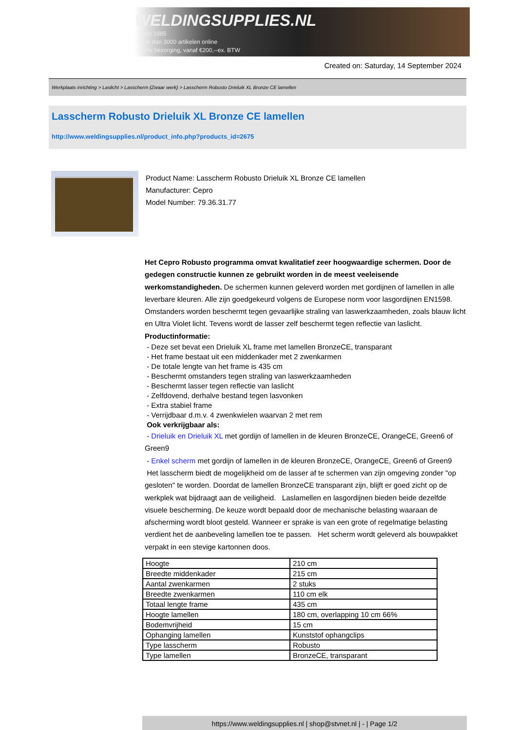WELDINGSUPPLIES.NL
- Sinds 1985
- Méér dan 3000 artikelen online
- Gratis bezorging, vanaf €200,--ex. BTW
Created on: Saturday, 14 September 2024
Werkplaats inrichting > Laslicht > Lasscherm (Zwaar werk) > Lasscherm Robusto Drieluik XL Bronze CE lamellen
Lasscherm Robusto Drieluik XL Bronze CE lamellen
http://www.weldingsupplies.nl/product_info.php?products_id=2675
Product Name: Lasscherm Robusto Drieluik XL Bronze CE lamellen
Manufacturer: Cepro
Model Number: 79.36.31.77
Het Cepro Robusto programma omvat kwalitatief zeer hoogwaardige schermen. Door de gedegen constructie kunnen ze gebruikt worden in de meest veeleisende werkomstandigheden. De schermen kunnen geleverd worden met gordijnen of lamellen in alle leverbare kleuren. Alle zijn goedgekeurd volgens de Europese norm voor lasgordijnen EN1598. Omstanders worden beschermt tegen gevaarlijke straling van laswerkzaamheden, zoals blauw licht en Ultra Violet licht. Tevens wordt de lasser zelf beschermt tegen reflectie van laslicht. Productinformatie:
- Deze set bevat een Drieluik XL frame met lamellen BronzeCE, transparant
- Het frame bestaat uit een middenkader met 2 zwenkarmen
- De totale lengte van het frame is 435 cm
- Beschermt omstanders tegen straling van laswerkzaamheden
- Beschermt lasser tegen reflectie van laslicht
- Zelfdovend, derhalve bestand tegen lasvonken
- Extra stabiel frame
- Verrijdbaar d.m.v. 4 zwenkwielen waarvan 2 met rem
Ook verkrijgbaar als:
- Drieluik en Drieluik XL met gordijn of lamellen in de kleuren BronzeCE, OrangeCE, Green6 of Green9
- Enkel scherm met gordijn of lamellen in de kleuren BronzeCE, OrangeCE, Green6 of Green9
Het lasscherm biedt de mogelijkheid om de lasser af te schermen van zijn omgeving zonder "op gesloten" te worden. Doordat de lamellen BronzeCE transparant zijn, blijft er goed zicht op de werkplek wat bijdraagt aan de veiligheid. Laslamellen en lasgordijnen bieden beide dezelfde visuele bescherming. De keuze wordt bepaald door de mechanische belasting waaraan de afscherming wordt bloot gesteld. Wanneer er sprake is van een grote of regelmatige belasting verdient het de aanbeveling lamellen toe te passen. Het scherm wordt geleverd als bouwpakket verpakt in een stevige kartonnen doos.
| Hoogte | 210 cm |
| Breedte middenkader | 215 cm |
| Aantal zwenkarmen | 2 stuks |
| Breedte zwenkarmen | 110 cm elk |
| Totaal lengte frame | 435 cm |
| Hoogte lamellen | 180 cm, overlapping 10 cm 66% |
| Bodemvrijheid | 15 cm |
| Ophanging lamellen | Kunststof ophangclips |
| Type lasscherm | Robusto |
| Type lamellen | BronzeCE, transparant |
https://www.weldingsupplies.nl | shop@stvnet.nl | - | Page 1/2